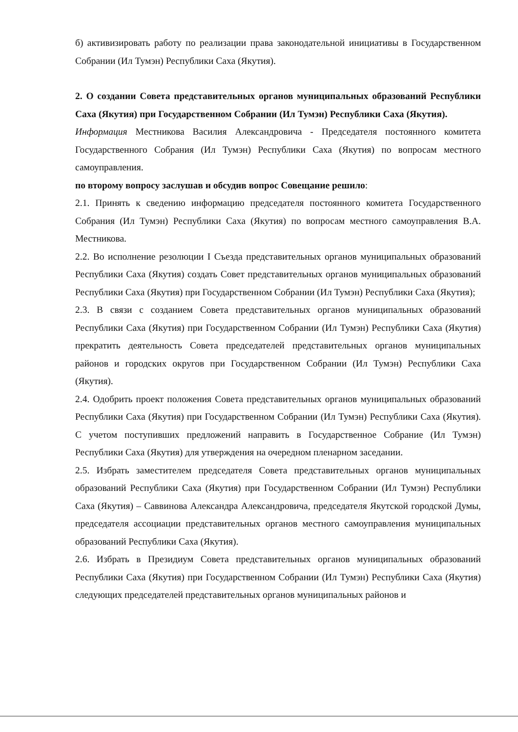б) активизировать работу по реализации права законодательной инициативы в Государственном Собрании (Ил Тумэн) Республики Саха (Якутия).
2. О создании Совета представительных органов муниципальных образований Республики Саха (Якутия) при Государственном Собрании (Ил Тумэн) Республики Саха (Якутия).
Информация Местникова Василия Александровича - Председателя постоянного комитета Государственного Собрания (Ил Тумэн) Республики Саха (Якутия) по вопросам местного самоуправления.
по второму вопросу заслушав и обсудив вопрос Совещание решило:
2.1. Принять к сведению информацию председателя постоянного комитета Государственного Собрания (Ил Тумэн) Республики Саха (Якутия) по вопросам местного самоуправления В.А. Местникова.
2.2. Во исполнение резолюции I Съезда представительных органов муниципальных образований Республики Саха (Якутия) создать Совет представительных органов муниципальных образований Республики Саха (Якутия) при Государственном Собрании (Ил Тумэн) Республики Саха (Якутия);
2.3. В связи с созданием Совета представительных органов муниципальных образований Республики Саха (Якутия) при Государственном Собрании (Ил Тумэн) Республики Саха (Якутия) прекратить деятельность Совета председателей представительных органов муниципальных районов и городских округов при Государственном Собрании (Ил Тумэн) Республики Саха (Якутия).
2.4. Одобрить проект положения Совета представительных органов муниципальных образований Республики Саха (Якутия) при Государственном Собрании (Ил Тумэн) Республики Саха (Якутия). С учетом поступивших предложений направить в Государственное Собрание (Ил Тумэн) Республики Саха (Якутия) для утверждения на очередном пленарном заседании.
2.5. Избрать заместителем председателя Совета представительных органов муниципальных образований Республики Саха (Якутия) при Государственном Собрании (Ил Тумэн) Республики Саха (Якутия) – Саввинова Александра Александровича, председателя Якутской городской Думы, председателя ассоциации представительных органов местного самоуправления муниципальных образований Республики Саха (Якутия).
2.6. Избрать в Президиум Совета представительных органов муниципальных образований Республики Саха (Якутия) при Государственном Собрании (Ил Тумэн) Республики Саха (Якутия) следующих председателей представительных органов муниципальных районов и